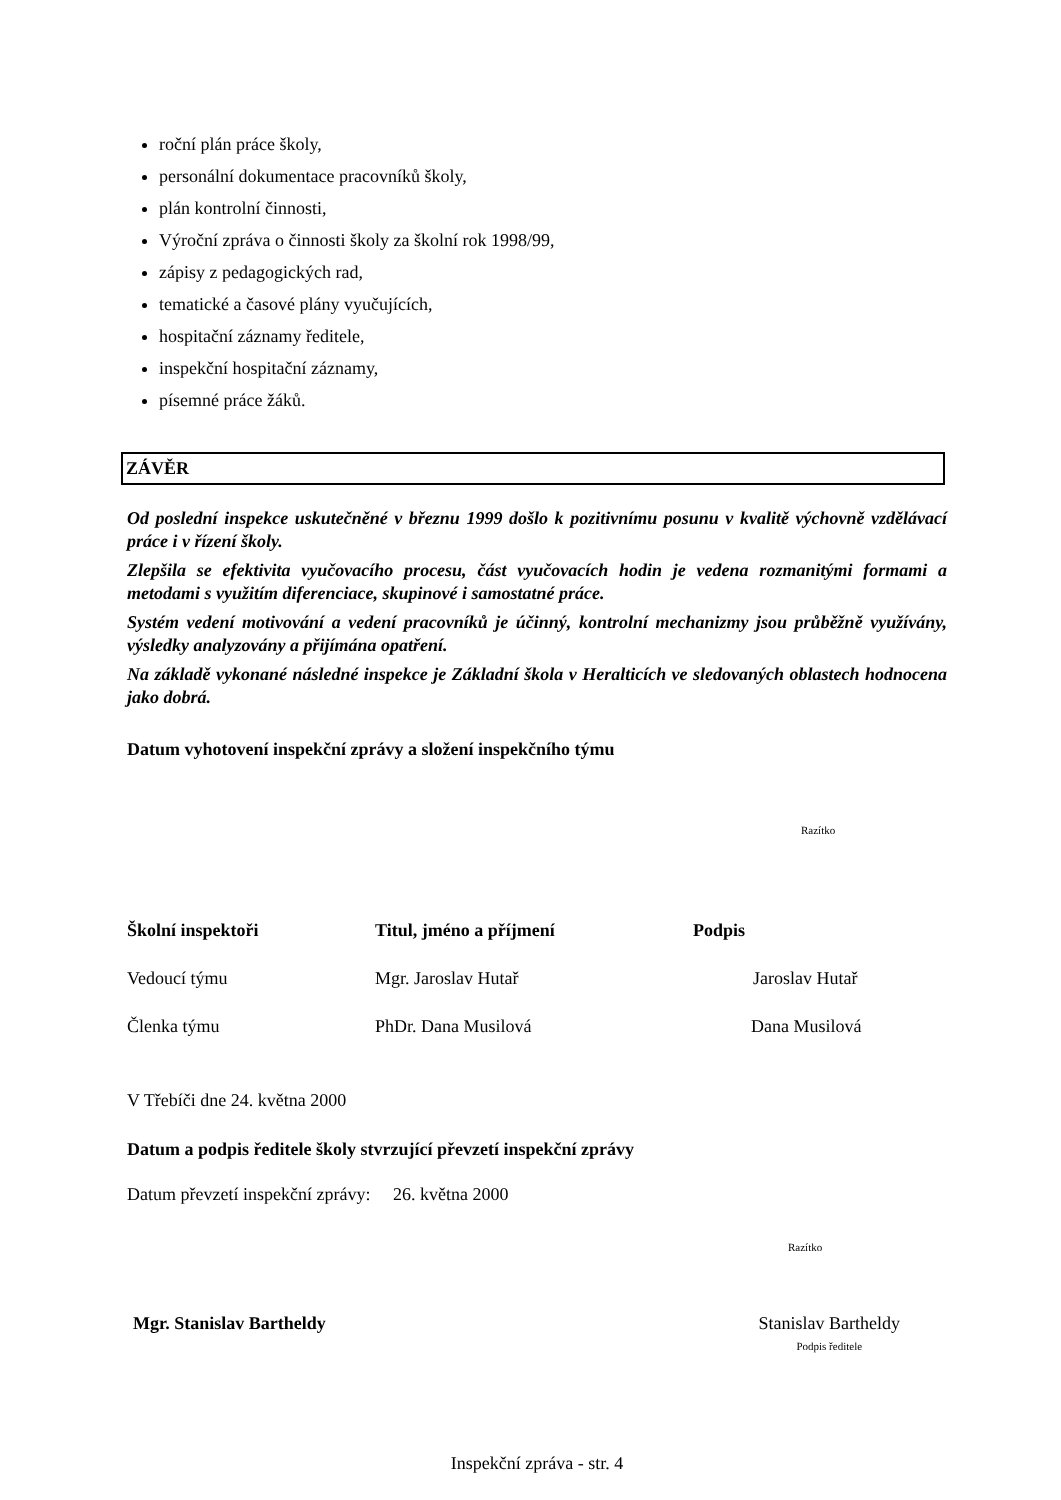roční plán práce školy,
personální dokumentace pracovníků školy,
plán kontrolní činnosti,
Výroční zpráva o činnosti školy za školní rok 1998/99,
zápisy z pedagogických rad,
tematické a časové plány vyučujících,
hospitační záznamy ředitele,
inspekční hospitační záznamy,
písemné práce žáků.
ZÁVĚR
Od poslední inspekce uskutečněné v březnu 1999 došlo k pozitivnímu posunu v kvalitě výchovně vzdělávací práce i v řízení školy.
Zlepšila se efektivita vyučovacího procesu, část vyučovacích hodin je vedena rozmanitými formami a metodami s využitím diferenciace, skupinové i samostatné práce.
Systém vedení motivování a vedení pracovníků je účinný, kontrolní mechanizmy jsou průběžně využívány, výsledky analyzovány a přijímána opatření.
Na základě vykonané následné inspekce je Základní škola v Heralticích ve sledovaných oblastech hodnocena jako dobrá.
Datum vyhotovení inspekční zprávy a složení inspekčního týmu
Razítko
| Školní inspektoři | Titul, jméno a příjmení | Podpis |
| --- | --- | --- |
| Vedoucí týmu | Mgr. Jaroslav Hutař | Jaroslav Hutař |
| Členka týmu | PhDr. Dana Musilová | Dana Musilová |
V Třebíči dne 24. května 2000
Datum a podpis ředitele školy stvrzující převzetí inspekční zprávy
Datum převzetí inspekční zprávy: 26. května 2000
Razítko
Mgr. Stanislav Bartheldy Stanislav Bartheldy
Podpis ředitele
Inspekční zpráva - str. 4